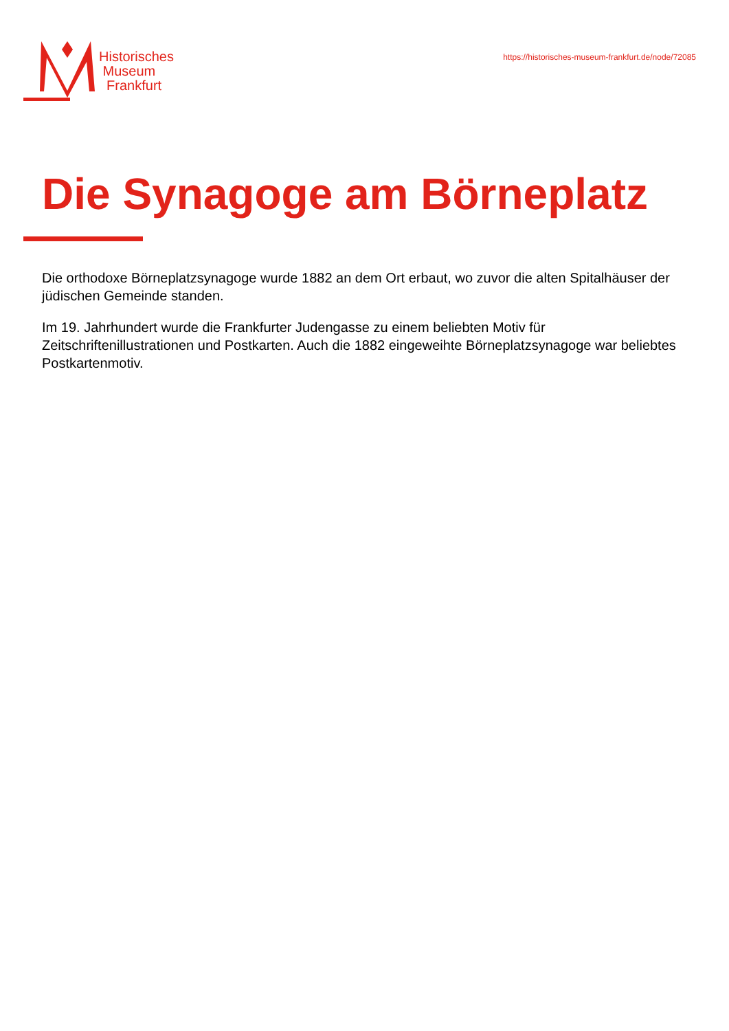Historisches
Museum
Frankfurt
https://historisches-museum-frankfurt.de/node/72085
Die Synagoge am Börneplatz
Die orthodoxe Börneplatzsynagoge wurde 1882 an dem Ort erbaut, wo zuvor die alten Spitalhäuser der jüdischen Gemeinde standen.
Im 19. Jahrhundert wurde die Frankfurter Judengasse zu einem beliebten Motiv für Zeitschriftenillustrationen und Postkarten. Auch die 1882 eingeweihte Börneplatzsynagoge war beliebtes Postkartenmotiv.